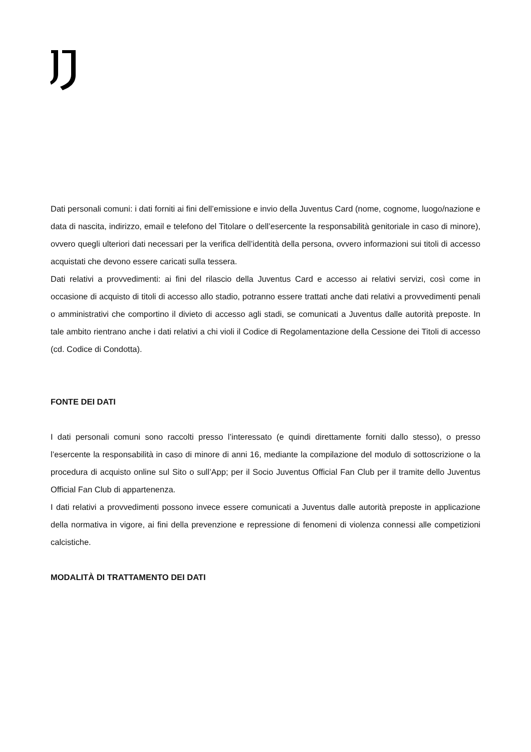Dati personali comuni: i dati forniti ai fini dell’emissione e invio della Juventus Card (nome, cognome, luogo/nazione e data di nascita, indirizzo, email e telefono del Titolare o dell’esercente la responsabilità genitoriale in caso di minore), ovvero quegli ulteriori dati necessari per la verifica dell’identità della persona, ovvero informazioni sui titoli di accesso acquistati che devono essere caricati sulla tessera.
Dati relativi a provvedimenti: ai fini del rilascio della Juventus Card e accesso ai relativi servizi, così come in occasione di acquisto di titoli di accesso allo stadio, potranno essere trattati anche dati relativi a provvedimenti penali o amministrativi che comportino il divieto di accesso agli stadi, se comunicati a Juventus dalle autorità preposte. In tale ambito rientrano anche i dati relativi a chi violi il Codice di Regolamentazione della Cessione dei Titoli di accesso (cd. Codice di Condotta).
FONTE DEI DATI
I dati personali comuni sono raccolti presso l’interessato (e quindi direttamente forniti dallo stesso), o presso l’esercente la responsabilità in caso di minore di anni 16, mediante la compilazione del modulo di sottoscrizione o la procedura di acquisto online sul Sito o sull’App; per il Socio Juventus Official Fan Club per il tramite dello Juventus Official Fan Club di appartenenza.
I dati relativi a provvedimenti possono invece essere comunicati a Juventus dalle autorità preposte in applicazione della normativa in vigore, ai fini della prevenzione e repressione di fenomeni di violenza connessi alle competizioni calcistiche.
MODALITÀ DI TRATTAMENTO DEI DATI